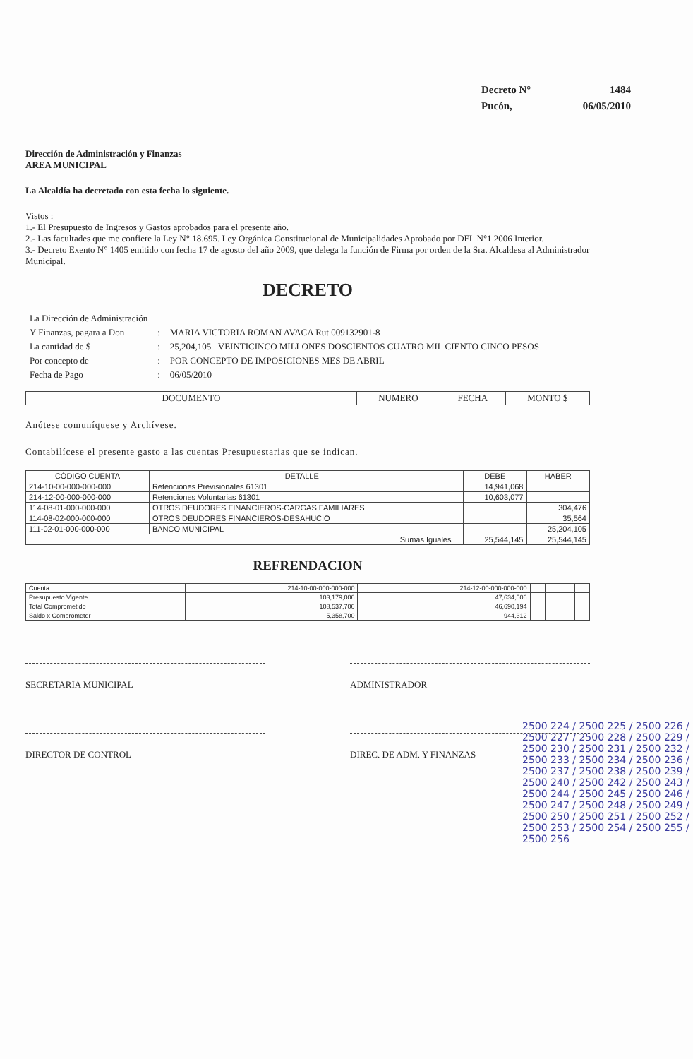| Decreto N° | 1484 |
| Pucón, | 06/05/2010 |
Dirección de Administración y Finanzas
AREA MUNICIPAL
La Alcaldía ha decretado con esta fecha lo siguiente.
Vistos :
1.- El Presupuesto de Ingresos y Gastos aprobados para el presente año.
2.- Las facultades que me confiere la Ley N° 18.695. Ley Orgánica Constitucional de Municipalidades Aprobado por DFL N°1 2006 Interior.
3.- Decreto Exento N° 1405 emitido con fecha 17 de agosto del año 2009, que delega la función de Firma por orden de la Sra. Alcaldesa al Administrador Municipal.
DECRETO
| La Dirección de Administración | | |
| Y Finanzas, pagara a Don | : | MARIA VICTORIA ROMAN AVACA Rut 009132901-8 |
| La cantidad de $ | : | 25,204,105 VEINTICINCO MILLONES DOSCIENTOS CUATRO MIL CIENTO CINCO PESOS |
| Por concepto de | : | POR CONCEPTO DE IMPOSICIONES MES DE ABRIL |
| Fecha de Pago | : | 06/05/2010 |
| DOCUMENTO | NUMERO | FECHA | MONTO $ |
| --- | --- | --- | --- |
Anótese comuníquese y Archívese.
Contabilícese el presente gasto a las cuentas Presupuestarias que se indican.
| CÓDIGO CUENTA | DETALLE | | DEBE | HABER |
| --- | --- | --- | --- | --- |
| 214-10-00-000-000-000 | Retenciones Previsionales 61301 | | 14,941,068 | |
| 214-12-00-000-000-000 | Retenciones Voluntarias 61301 | | 10,603,077 | |
| 114-08-01-000-000-000 | OTROS DEUDORES FINANCIEROS-CARGAS FAMILIARES | | | 304,476 |
| 114-08-02-000-000-000 | OTROS DEUDORES FINANCIEROS-DESAHUCIO | | | 35,564 |
| 111-02-01-000-000-000 | BANCO MUNICIPAL | | | 25,204,105 |
| Sumas Iguales | | | 25,544,145 | 25,544,145 |
REFRENDACION
| Cuenta | 214-10-00-000-000-000 | 214-12-00-000-000-000 | | | | |
| Presupuesto Vigente | 103,179,006 | 47,634,506 | | | | |
| Total Comprometido | 108,537,706 | 46,690,194 | | | | |
| Saldo x Comprometer | -5,358,700 | 944,312 | | | | |
SECRETARIA MUNICIPAL ADMINISTRADOR
DIRECTOR DE CONTROL DIREC. DE ADM. Y FINANZAS
2500 224 / 2500 225 / 2500 226 / 2500 227 / 2500 228 / 2500 229 / 2500 230 / 2500 231 / 2500 232 / 2500 233 / 2500 234 / 2500 236 / 2500 237 / 2500 238 / 2500 239 / 2500 240 / 2500 242 / 2500 243 / 2500 244 / 2500 245 / 2500 246 / 2500 247 / 2500 248 / 2500 249 / 2500 250 / 2500 251 / 2500 252 / 2500 253 / 2500 254 / 2500 255 / 2500 256